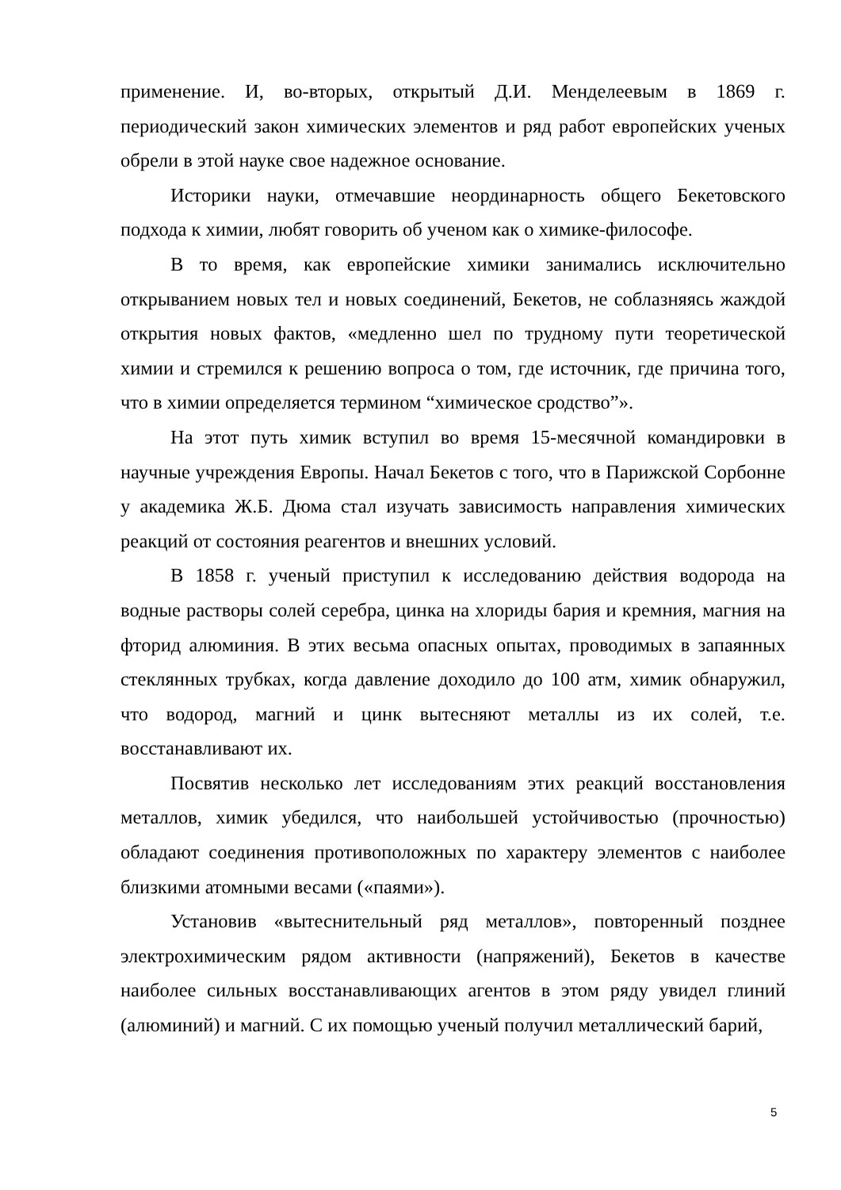применение. И, во-вторых, открытый Д.И. Менделеевым в 1869 г. периодический закон химических элементов и ряд работ европейских ученых обрели в этой науке свое надежное основание.
Историки науки, отмечавшие неординарность общего Бекетовского подхода к химии, любят говорить об ученом как о химике-философе.
В то время, как европейские химики занимались исключительно открыванием новых тел и новых соединений, Бекетов, не соблазняясь жаждой открытия новых фактов, «медленно шел по трудному пути теоретической химии и стремился к решению вопроса о том, где источник, где причина того, что в химии определяется термином “химическое сродство”».
На этот путь химик вступил во время 15-месячной командировки в научные учреждения Европы. Начал Бекетов с того, что в Парижской Сорбонне у академика Ж.Б. Дюма стал изучать зависимость направления химических реакций от состояния реагентов и внешних условий.
В 1858 г. ученый приступил к исследованию действия водорода на водные растворы солей серебра, цинка на хлориды бария и кремния, магния на фторид алюминия. В этих весьма опасных опытах, проводимых в запаянных стеклянных трубках, когда давление доходило до 100 атм, химик обнаружил, что водород, магний и цинк вытесняют металлы из их солей, т.е. восстанавливают их.
Посвятив несколько лет исследованиям этих реакций восстановления металлов, химик убедился, что наибольшей устойчивостью (прочностью) обладают соединения противоположных по характеру элементов с наиболее близкими атомными весами («паями»).
Установив «вытеснительный ряд металлов», повторенный позднее электрохимическим рядом активности (напряжений), Бекетов в качестве наиболее сильных восстанавливающих агентов в этом ряду увидел глиний (алюминий) и магний. С их помощью ученый получил металлический барий,
5